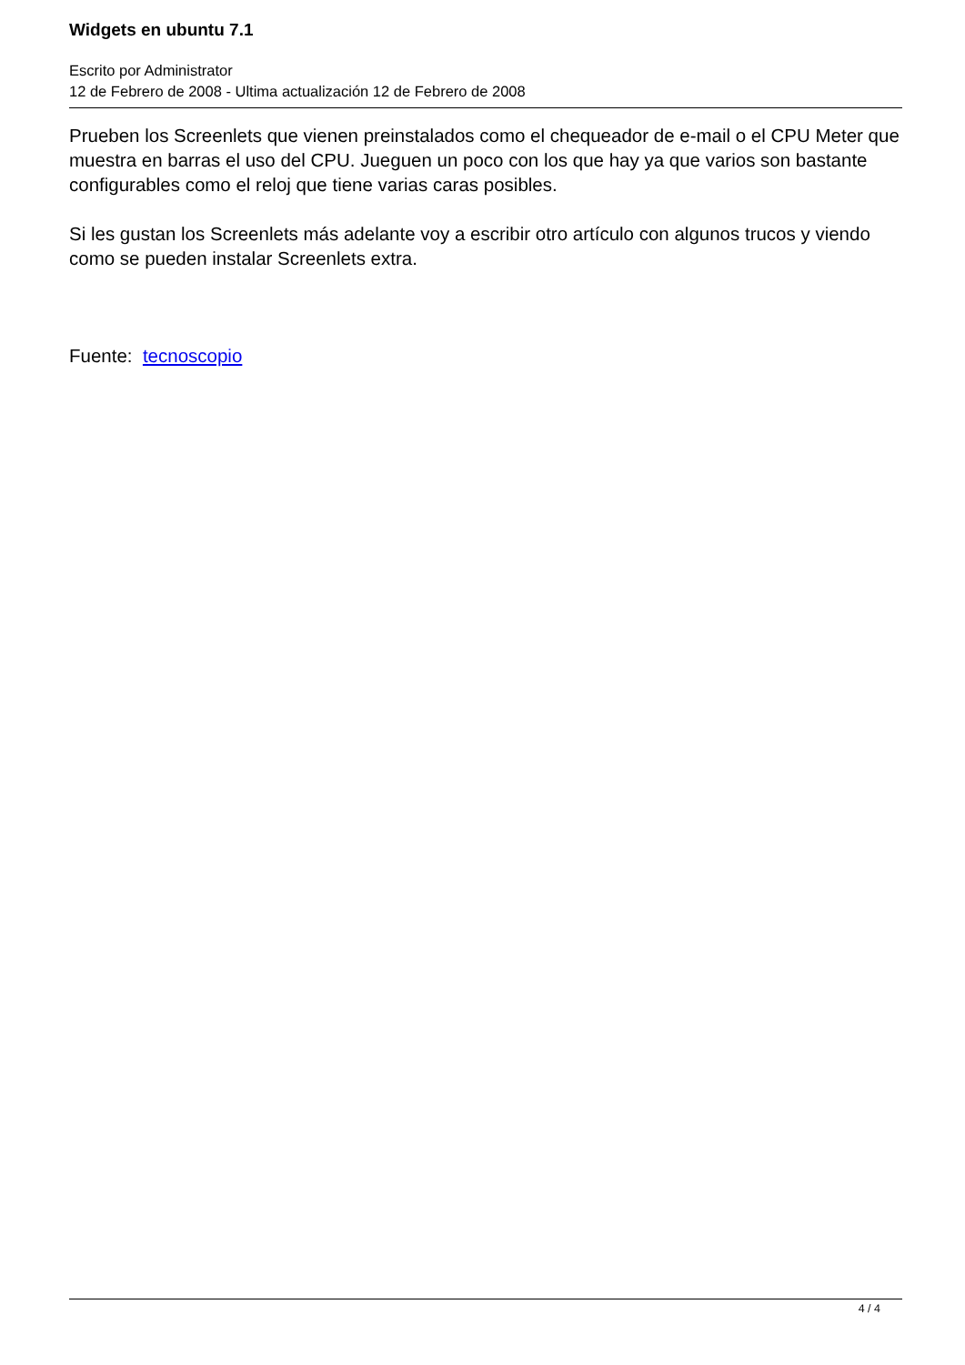Widgets en ubuntu 7.1
Escrito por Administrator
12 de Febrero de 2008 - Ultima actualización 12 de Febrero de 2008
Prueben los Screenlets que vienen preinstalados como el chequeador de e-mail o el CPU Meter que muestra en barras el uso del CPU. Jueguen un poco con los que hay ya que varios son bastante configurables como el reloj que tiene varias caras posibles.
Si les gustan los Screenlets más adelante voy a escribir otro artículo con algunos trucos y viendo como se pueden instalar Screenlets extra.
Fuente: tecnoscopio
4 / 4